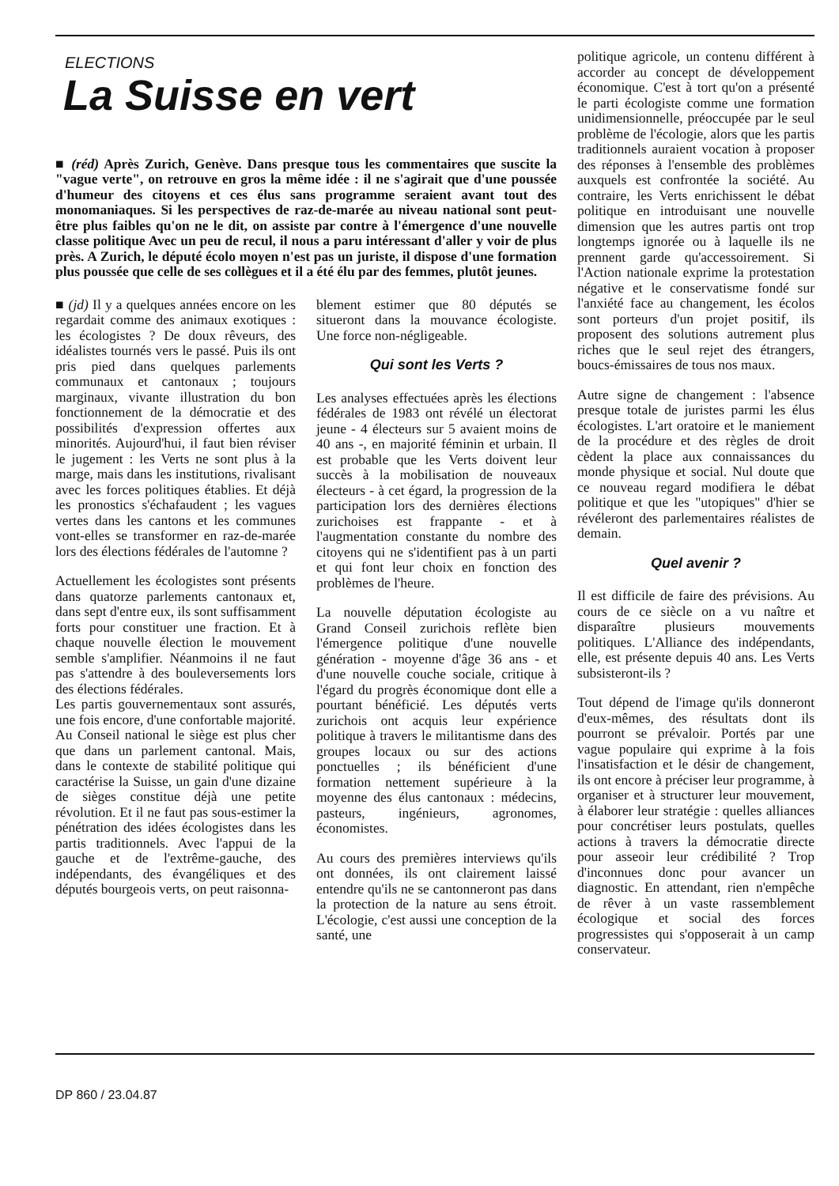ELECTIONS
La Suisse en vert
■ (réd) Après Zurich, Genève. Dans presque tous les commentaires que suscite la "vague verte", on retrouve en gros la même idée : il ne s'agirait que d'une poussée d'humeur des citoyens et ces élus sans programme seraient avant tout des monomaniaques. Si les perspectives de raz-de-marée au niveau national sont peut-être plus faibles qu'on ne le dit, on assiste par contre à l'émergence d'une nouvelle classe politique Avec un peu de recul, il nous a paru intéressant d'aller y voir de plus près. A Zurich, le député écolo moyen n'est pas un juriste, il dispose d'une formation plus poussée que celle de ses collègues et il a été élu par des femmes, plutôt jeunes.
■ (jd) Il y a quelques années encore on les regardait comme des animaux exotiques : les écologistes ? De doux rêveurs, des idéalistes tournés vers le passé. Puis ils ont pris pied dans quelques parlements communaux et cantonaux ; toujours marginaux, vivante illustration du bon fonctionnement de la démocratie et des possibilités d'expression offertes aux minorités. Aujourd'hui, il faut bien réviser le jugement : les Verts ne sont plus à la marge, mais dans les institutions, rivalisant avec les forces politiques établies. Et déjà les pronostics s'échafaudent ; les vagues vertes dans les cantons et les communes vont-elles se transformer en raz-de-marée lors des élections fédérales de l'automne ?
Actuellement les écologistes sont présents dans quatorze parlements cantonaux et, dans sept d'entre eux, ils sont suffisamment forts pour constituer une fraction. Et à chaque nouvelle élection le mouvement semble s'amplifier. Néanmoins il ne faut pas s'attendre à des bouleversements lors des élections fédérales.
Les partis gouvernementaux sont assurés, une fois encore, d'une confortable majorité. Au Conseil national le siège est plus cher que dans un parlement cantonal. Mais, dans le contexte de stabilité politique qui caractérise la Suisse, un gain d'une dizaine de sièges constitue déjà une petite révolution. Et il ne faut pas sous-estimer la pénétration des idées écologistes dans les partis traditionnels. Avec l'appui de la gauche et de l'extrême-gauche, des indépendants, des évangéliques et des députés bourgeois verts, on peut raisonna-
blement estimer que 80 députés se situeront dans la mouvance écologiste. Une force non-négligeable.
Qui sont les Verts ?
Les analyses effectuées après les élections fédérales de 1983 ont révélé un électorat jeune - 4 électeurs sur 5 avaient moins de 40 ans -, en majorité féminin et urbain. Il est probable que les Verts doivent leur succès à la mobilisation de nouveaux électeurs - à cet égard, la progression de la participation lors des dernières élections zurichoises est frappante - et à l'augmentation constante du nombre des citoyens qui ne s'identifient pas à un parti et qui font leur choix en fonction des problèmes de l'heure.
La nouvelle députation écologiste au Grand Conseil zurichois reflète bien l'émergence politique d'une nouvelle génération - moyenne d'âge 36 ans - et d'une nouvelle couche sociale, critique à l'égard du progrès économique dont elle a pourtant bénéficié. Les députés verts zurichois ont acquis leur expérience politique à travers le militantisme dans des groupes locaux ou sur des actions ponctuelles ; ils bénéficient d'une formation nettement supérieure à la moyenne des élus cantonaux : médecins, pasteurs, ingénieurs, agronomes, économistes.
Au cours des premières interviews qu'ils ont données, ils ont clairement laissé entendre qu'ils ne se cantonneront pas dans la protection de la nature au sens étroit. L'écologie, c'est aussi une conception de la santé, une
politique agricole, un contenu différent à accorder au concept de développement économique. C'est à tort qu'on a présenté le parti écologiste comme une formation unidimensionnelle, préoccupée par le seul problème de l'écologie, alors que les partis traditionnels auraient vocation à proposer des réponses à l'ensemble des problèmes auxquels est confrontée la société. Au contraire, les Verts enrichissent le débat politique en introduisant une nouvelle dimension que les autres partis ont trop longtemps ignorée ou à laquelle ils ne prennent garde qu'accessoirement. Si l'Action nationale exprime la protestation négative et le conservatisme fondé sur l'anxiété face au changement, les écolos sont porteurs d'un projet positif, ils proposent des solutions autrement plus riches que le seul rejet des étrangers, boucs-émissaires de tous nos maux.
Autre signe de changement : l'absence presque totale de juristes parmi les élus écologistes. L'art oratoire et le maniement de la procédure et des règles de droit cèdent la place aux connaissances du monde physique et social. Nul doute que ce nouveau regard modifiera le débat politique et que les "utopiques" d'hier se révéleront des parlementaires réalistes de demain.
Quel avenir ?
Il est difficile de faire des prévisions. Au cours de ce siècle on a vu naître et disparaître plusieurs mouvements politiques. L'Alliance des indépendants, elle, est présente depuis 40 ans. Les Verts subsisteront-ils ?
Tout dépend de l'image qu'ils donneront d'eux-mêmes, des résultats dont ils pourront se prévaloir. Portés par une vague populaire qui exprime à la fois l'insatisfaction et le désir de changement, ils ont encore à préciser leur programme, à organiser et à structurer leur mouvement, à élaborer leur stratégie : quelles alliances pour concrétiser leurs postulats, quelles actions à travers la démocratie directe pour asseoir leur crédibilité ? Trop d'inconnues donc pour avancer un diagnostic. En attendant, rien n'empêche de rêver à un vaste rassemblement écologique et social des forces progressistes qui s'opposerait à un camp conservateur.
DP 860 / 23.04.87